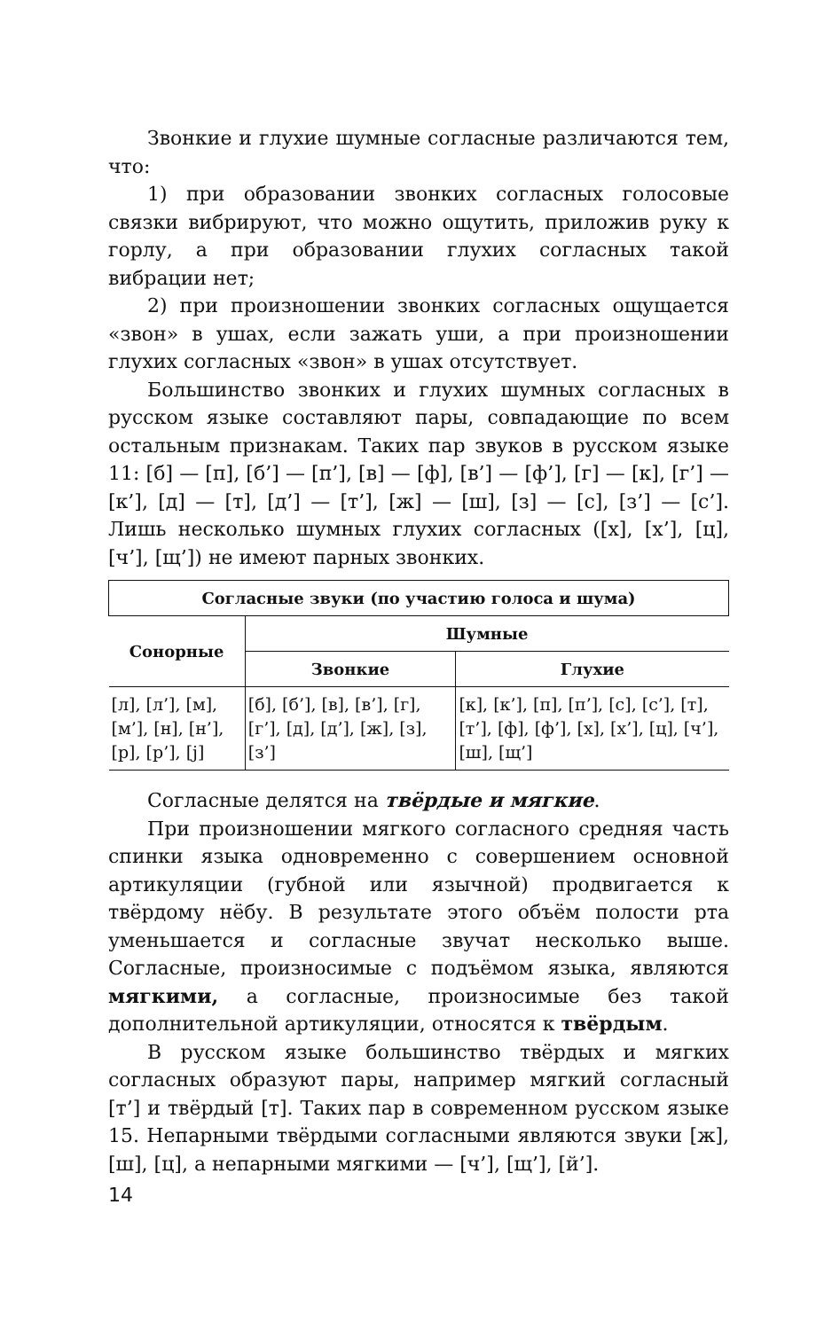Звонкие и глухие шумные согласные различаются тем, что:
1) при образовании звонких согласных голосовые связки вибрируют, что можно ощутить, приложив руку к горлу, а при образовании глухих согласных такой вибрации нет;
2) при произношении звонких согласных ощущается «звон» в ушах, если зажать уши, а при произношении глухих согласных «звон» в ушах отсутствует.
Большинство звонких и глухих шумных согласных в русском языке составляют пары, совпадающие по всем остальным признакам. Таких пар звуков в русском языке 11: [б] — [п], [б’] — [п’], [в] — [ф], [в’] — [ф’], [г] — [к], [г’] — [к’], [д] — [т], [д’] — [т’], [ж] — [ш], [з] — [с], [з’] — [с’]. Лишь несколько шумных глухих согласных ([х], [х’], [ц], [ч’], [щ’]) не имеют парных звонких.
| Согласные звуки (по участию голоса и шума) | | |
| --- | --- | --- |
| Сонорные | Шумные | |
| | Звонкие | Глухие |
| [л], [л’], [м], [м’], [н], [н’], [р], [р’], [j] | [б], [б’], [в], [в’], [г], [г’], [д], [д’], [ж], [з], [з’] | [к], [к’], [п], [п’], [с], [с’], [т], [т’], [ф], [ф’], [х], [х’], [ц], [ч’], [ш], [щ’] |
Согласные делятся на твёрдые и мягкие.
При произношении мягкого согласного средняя часть спинки языка одновременно с совершением основной артикуляции (губной или язычной) продвигается к твёрдому нёбу. В результате этого объём полости рта уменьшается и согласные звучат несколько выше. Согласные, произносимые с подъёмом языка, являются мягкими, а согласные, произносимые без такой дополнительной артикуляции, относятся к твёрдым.
В русском языке большинство твёрдых и мягких согласных образуют пары, например мягкий согласный [т’] и твёрдый [т]. Таких пар в современном русском языке 15. Непарными твёрдыми согласными являются звуки [ж], [ш], [ц], а непарными мягкими — [ч’], [щ’], [й’].
14